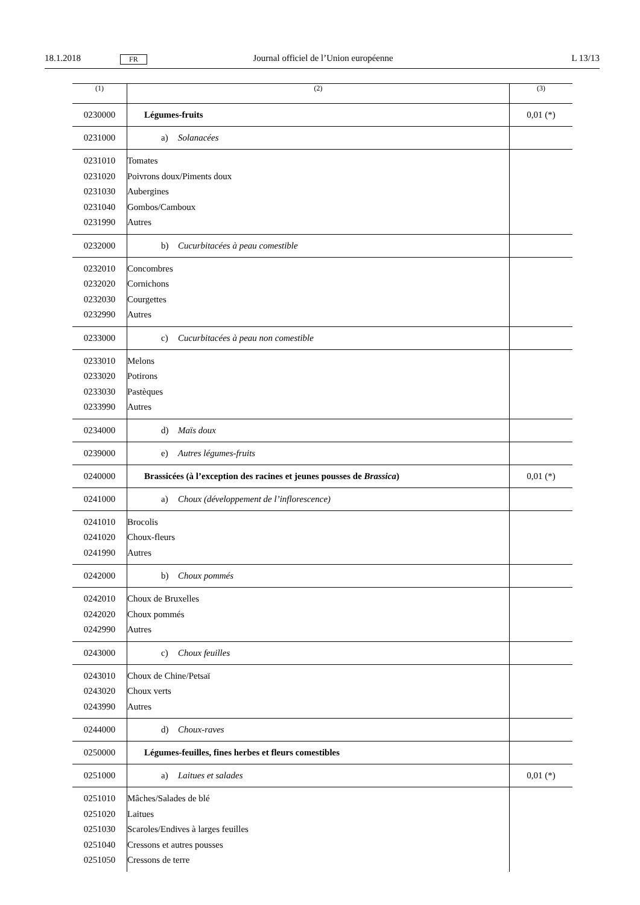18.1.2018 FR Journal officiel de l’Union européenne L 13/13
| (1) | (2) | (3) |
| --- | --- | --- |
| 0230000 | Légumes-fruits | 0,01 (*) |
| 0231000 | a) Solanacées | |
| 0231010 0231020 0231030 0231040 0231990 | Tomates Poivrons doux/Piments doux Aubergines Gombos/Camboux Autres | |
| 0232000 | b) Cucurbitacées à peau comestible | |
| 0232010 0232020 0232030 0232990 | Concombres Cornichons Courgettes Autres | |
| 0233000 | c) Cucurbitacées à peau non comestible | |
| 0233010 0233020 0233030 0233990 | Melons Potirons Pastèques Autres | |
| 0234000 | d) Maïs doux | |
| 0239000 | e) Autres légumes-fruits | |
| 0240000 | Brassicées (à l’exception des racines et jeunes pousses de Brassica ) | 0,01 (*) |
| 0241000 | a) Choux (développement de l’inflorescence) | |
| 0241010 0241020 0241990 | Brocolis Choux-fleurs Autres | |
| 0242000 | b) Choux pommés | |
| 0242010 0242020 0242990 | Choux de Bruxelles Choux pommés Autres | |
| 0243000 | c) Choux feuilles | |
| 0243010 0243020 0243990 | Choux de Chine/Petsaï Choux verts Autres | |
| 0244000 | d) Choux-raves | |
| 0250000 | Légumes-feuilles, fines herbes et fleurs comestibles | |
| 0251000 | a) Laitues et salades | 0,01 (*) |
| 0251010 0251020 0251030 0251040 0251050 | Mâches/Salades de blé Laitues Scaroles/Endives à larges feuilles Cressons et autres pousses Cressons de terre | |